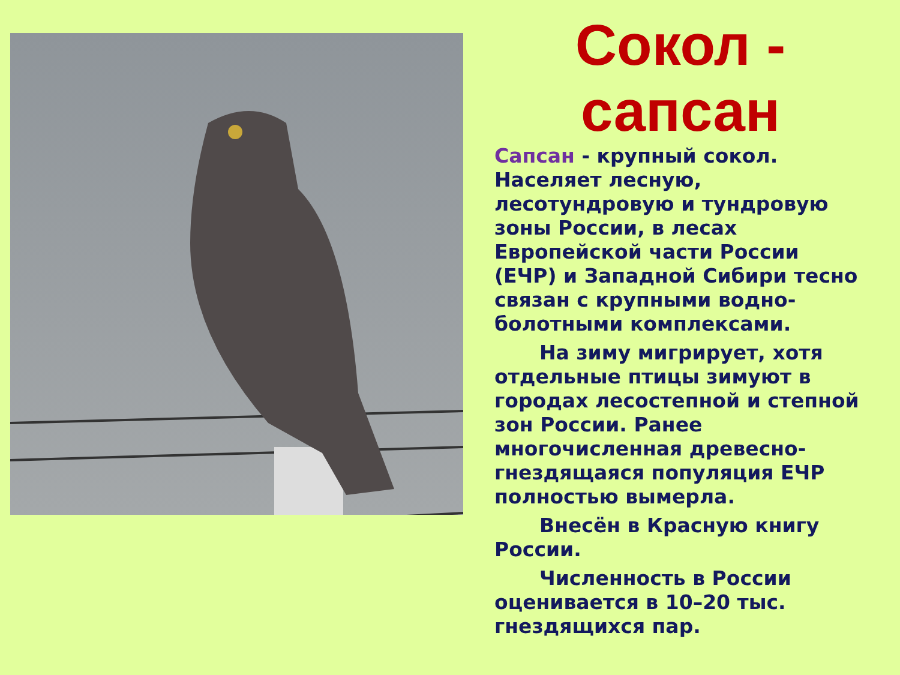Сокол - сапсан
Сапсан - крупный сокол. Населяет лесную, лесотундровую и тундровую зоны России, в лесах Европейской части России (ЕЧР) и Западной Сибири тесно связан с крупными водно-болотными комплексами.
На зиму мигрирует, хотя отдельные птицы зимуют в городах лесостепной и степной зон России. Ранее многочисленная древесно-гнездящаяся популяция ЕЧР полностью вымерла.
Внесён в Красную книгу России.
Численность в России оценивается в 10–20 тыс. гнездящихся пар.